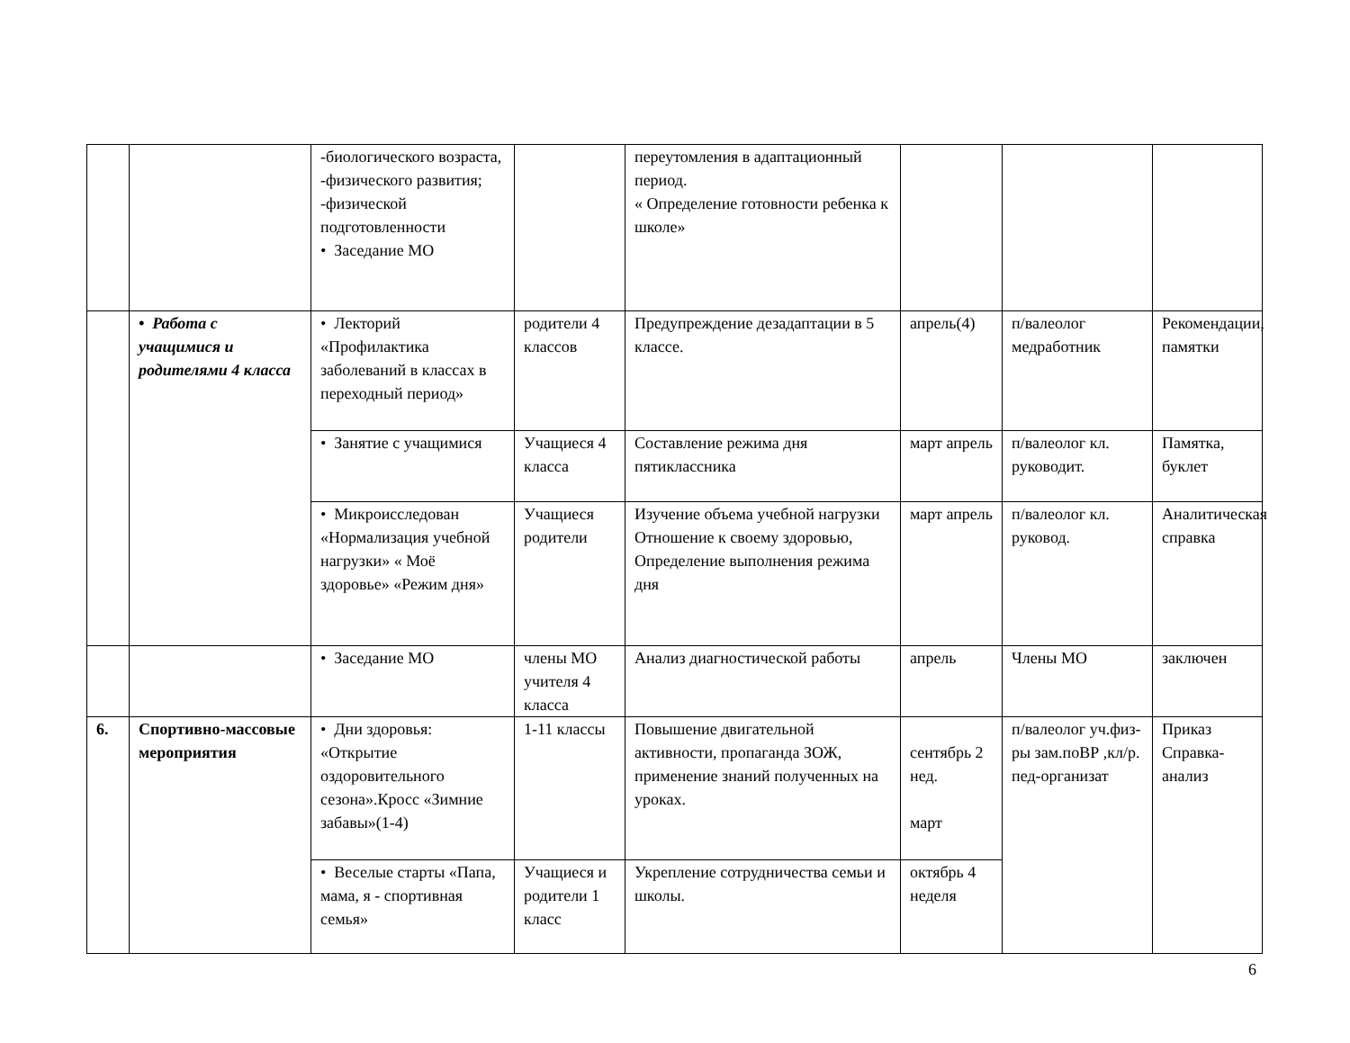| | | -биологического возраста, -физического развития; -физической подготовленности • Заседание МО | | переутомления в адаптационный период. « Определение готовности ребенка к школе» | | | |
| | • Работа с учащимися и родителями 4 класса | • Лекторий «Профилактика заболеваний в классах в переходный период» | родители 4 классов | Предупреждение дезадаптации в 5 классе. | апрель(4) | п/валеолог медработник | Рекомендации, памятки |
| | | • Занятие с учащимися | Учащиеся 4 класса | Составление режима дня пятиклассника | март апрель | п/валеолог кл. руководит. | Памятка, буклет |
| | | • Микроисследован «Нормализация учебной нагрузки» « Моё здоровье» «Режим дня» | Учащиеся родители | Изучение объема учебной нагрузки Отношение к своему здоровью, Определение выполнения режима дня | март апрель | п/валеолог кл. руковод. | Аналитическая справка |
| | | • Заседание МО | члены МО учителя 4 класса | Анализ диагностической работы | апрель | Члены МО | заключен |
| 6. | Спортивно-массовые мероприятия | • Дни здоровья: «Открытие оздоровительного сезона».Кросс «Зимние забавы»(1-4) | 1-11 классы | Повышение двигательной активности, пропаганда ЗОЖ, применение знаний полученных на уроках. | сентябрь 2 нед. март | п/валеолог уч.физ- ры зам.поВР ,кл/р. пед-организат | Приказ Справка-анализ |
| | | • Веселые старты «Папа, мама, я - спортивная семья» | Учащиеся и родители 1 класс | Укрепление сотрудничества семьи и школы. | октябрь 4 неделя | | |
6